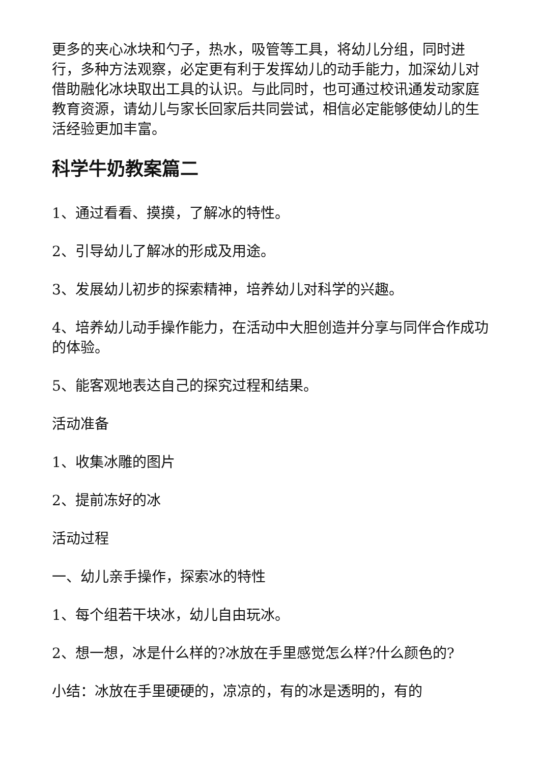更多的夹心冰块和勺子，热水，吸管等工具，将幼儿分组，同时进行，多种方法观察，必定更有利于发挥幼儿的动手能力，加深幼儿对借助融化冰块取出工具的认识。与此同时，也可通过校讯通发动家庭教育资源，请幼儿与家长回家后共同尝试，相信必定能够使幼儿的生活经验更加丰富。
科学牛奶教案篇二
1、通过看看、摸摸，了解冰的特性。
2、引导幼儿了解冰的形成及用途。
3、发展幼儿初步的探索精神，培养幼儿对科学的兴趣。
4、培养幼儿动手操作能力，在活动中大胆创造并分享与同伴合作成功的体验。
5、能客观地表达自己的探究过程和结果。
活动准备
1、收集冰雕的图片
2、提前冻好的冰
活动过程
一、幼儿亲手操作，探索冰的特性
1、每个组若干块冰，幼儿自由玩冰。
2、想一想，冰是什么样的?冰放在手里感觉怎么样?什么颜色的?
小结：冰放在手里硬硬的，凉凉的，有的冰是透明的，有的